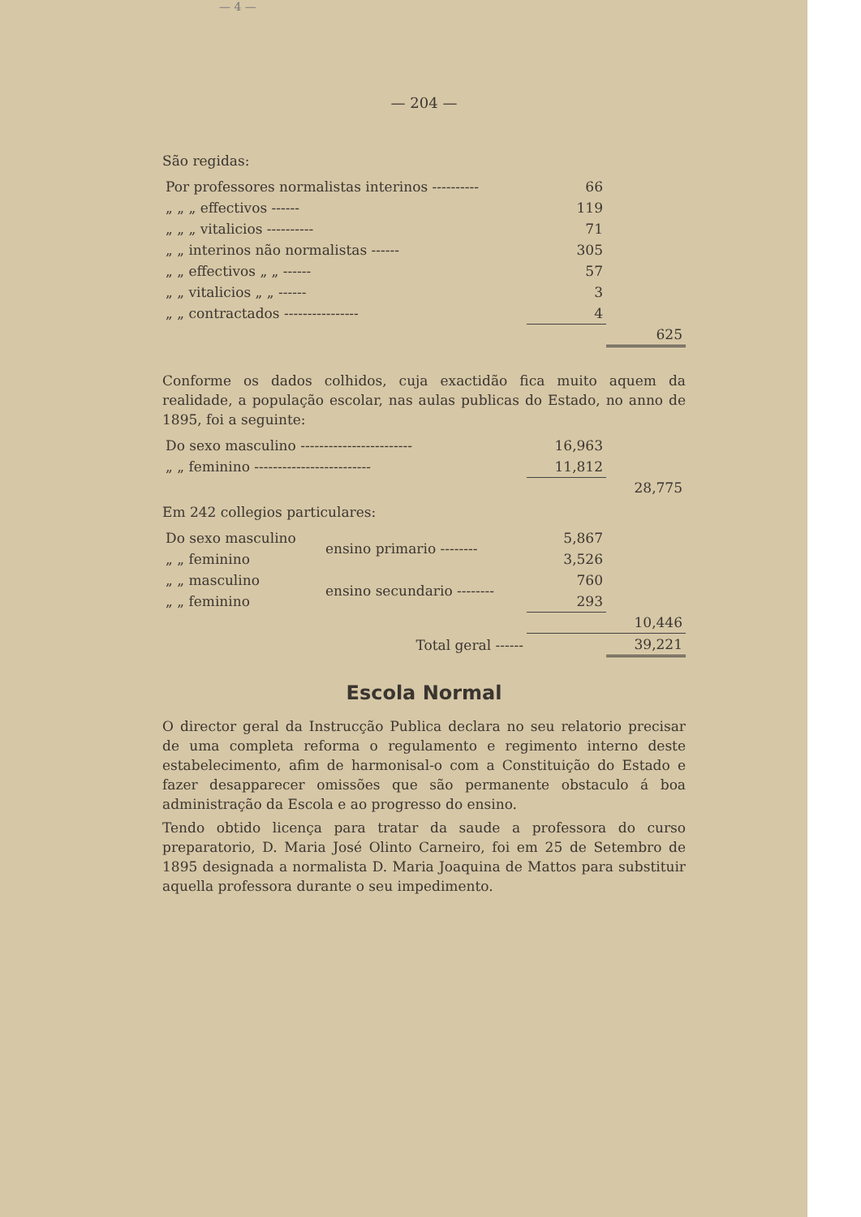— 4 —
— 204 —
São regidas:
| Por professores normalistas interinos ---------- | 66 | |
| „ „ „ effectivos ------ | 119 | |
| „ „ „ vitalicios ---------- | 71 | |
| „ „ interinos não normalistas ------ | 305 | |
| „ „ effectivos „ „ ------ | 57 | |
| „ „ vitalicios „ „ ------ | 3 | |
| „ „ contractados ---------------- | 4 | |
| | | 625 |
Conforme os dados colhidos, cuja exactidão fica muito aquem da realidade, a população escolar, nas aulas publicas do Estado, no anno de 1895, foi a seguinte:
| Do sexo masculino ------------------------ | 16,963 | |
| „ „ feminino ------------------------- | 11,812 | |
| | | 28,775 |
Em 242 collegios particulares:
| Do sexo masculino | ensino primario -------- | 5,867 | |
| „ „ feminino | | 3,526 | |
| „ „ masculino | ensino secundario -------- | 760 | |
| „ „ feminino | | 293 | |
| | | | 10,446 |
| | Total geral ------ | | 39,221 |
Escola Normal
O director geral da Instrucção Publica declara no seu relatorio precisar de uma completa reforma o regulamento e regimento interno deste estabelecimento, afim de harmonisal-o com a Constituição do Estado e fazer desapparecer omissões que são permanente obstaculo á boa administração da Escola e ao progresso do ensino.
Tendo obtido licença para tratar da saude a professora do curso preparatorio, D. Maria José Olinto Carneiro, foi em 25 de Setembro de 1895 designada a normalista D. Maria Joaquina de Mattos para substituir aquella professora durante o seu impedimento.